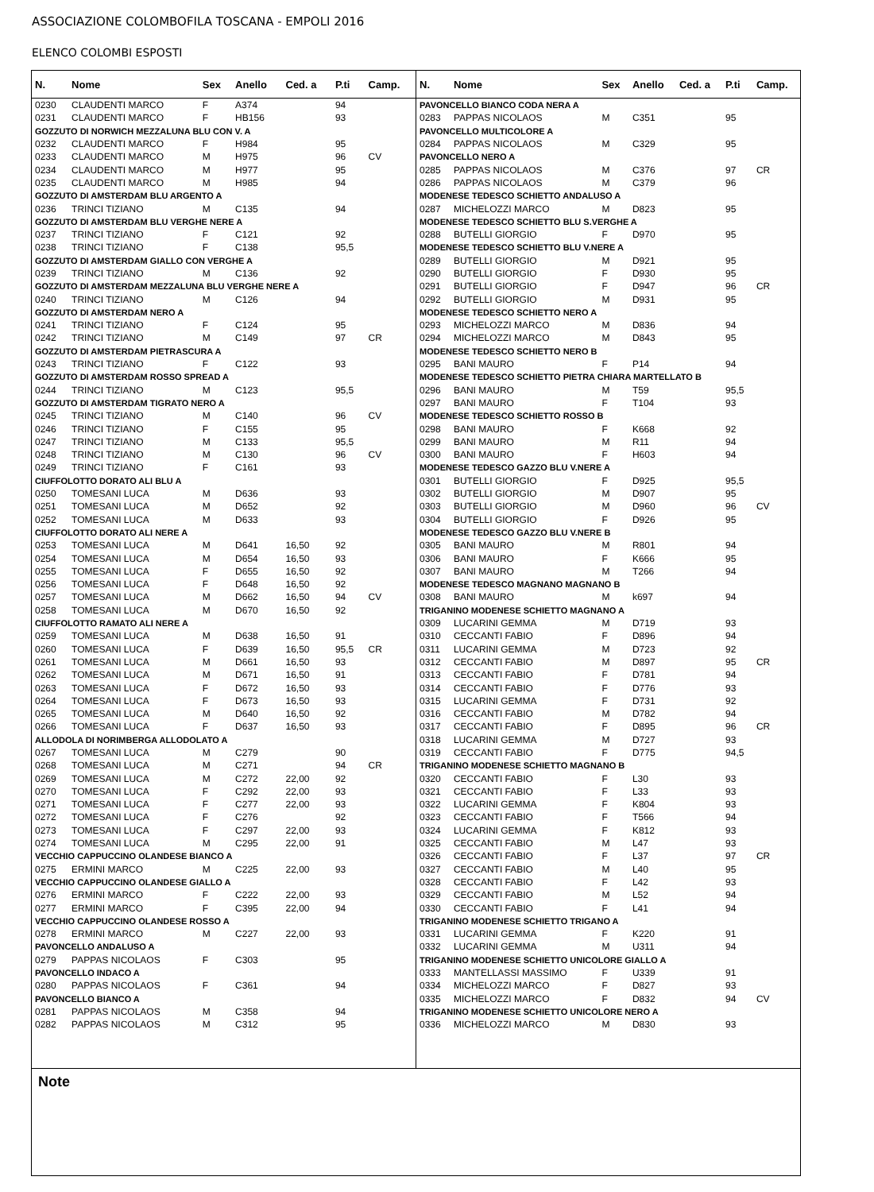ASSOCIAZIONE COLOMBOFILA TOSCANA - EMPOLI 2016
ELENCO COLOMBI ESPOSTI
| N. | Nome | Sex | Anello | Ced. a | P.ti | Camp. |
| --- | --- | --- | --- | --- | --- | --- |
| 0230 | CLAUDENTI MARCO | F | A374 | | 94 | |
| 0231 | CLAUDENTI MARCO | F | HB156 | | 93 | |
| GOZZUTO DI NORWICH MEZZALUNA BLU CON V. A | | | | | | |
| 0232 | CLAUDENTI MARCO | F | H984 | | 95 | |
| 0233 | CLAUDENTI MARCO | M | H975 | | 96 | CV |
| 0234 | CLAUDENTI MARCO | M | H977 | | 95 | |
| 0235 | CLAUDENTI MARCO | M | H985 | | 94 | |
| GOZZUTO DI AMSTERDAM BLU ARGENTO A | | | | | | |
| 0236 | TRINCI TIZIANO | M | C135 | | 94 | |
| GOZZUTO DI AMSTERDAM BLU VERGHE NERE A | | | | | | |
| 0237 | TRINCI TIZIANO | F | C121 | | 92 | |
| 0238 | TRINCI TIZIANO | F | C138 | | 95,5 | |
| GOZZUTO DI AMSTERDAM GIALLO CON VERGHE A | | | | | | |
| 0239 | TRINCI TIZIANO | M | C136 | | 92 | |
| GOZZUTO DI AMSTERDAM MEZZALUNA BLU VERGHE NERE A | | | | | | |
| 0240 | TRINCI TIZIANO | M | C126 | | 94 | |
| GOZZUTO DI AMSTERDAM NERO A | | | | | | |
| 0241 | TRINCI TIZIANO | F | C124 | | 95 | |
| 0242 | TRINCI TIZIANO | M | C149 | | 97 | CR |
| GOZZUTO DI AMSTERDAM PIETRASCURA A | | | | | | |
| 0243 | TRINCI TIZIANO | F | C122 | | 93 | |
| GOZZUTO DI AMSTERDAM ROSSO SPREAD A | | | | | | |
| 0244 | TRINCI TIZIANO | M | C123 | | 95,5 | |
| GOZZUTO DI AMSTERDAM TIGRATO NERO A | | | | | | |
| 0245 | TRINCI TIZIANO | M | C140 | | 96 | CV |
| 0246 | TRINCI TIZIANO | F | C155 | | 95 | |
| 0247 | TRINCI TIZIANO | M | C133 | | 95,5 | |
| 0248 | TRINCI TIZIANO | M | C130 | | 96 | CV |
| 0249 | TRINCI TIZIANO | F | C161 | | 93 | |
| CIUFFOLOTTO DORATO ALI BLU A | | | | | | |
| 0250 | TOMESANI LUCA | M | D636 | | 93 | |
| 0251 | TOMESANI LUCA | M | D652 | | 92 | |
| 0252 | TOMESANI LUCA | M | D633 | | 93 | |
| CIUFFOLOTTO DORATO ALI NERE A | | | | | | |
| 0253 | TOMESANI LUCA | M | D641 | 16,50 | 92 | |
| 0254 | TOMESANI LUCA | M | D654 | 16,50 | 93 | |
| 0255 | TOMESANI LUCA | F | D655 | 16,50 | 92 | |
| 0256 | TOMESANI LUCA | F | D648 | 16,50 | 92 | |
| 0257 | TOMESANI LUCA | M | D662 | 16,50 | 94 | CV |
| 0258 | TOMESANI LUCA | M | D670 | 16,50 | 92 | |
| CIUFFOLOTTO RAMATO ALI NERE A | | | | | | |
| 0259 | TOMESANI LUCA | M | D638 | 16,50 | 91 | |
| 0260 | TOMESANI LUCA | F | D639 | 16,50 | 95,5 | CR |
| 0261 | TOMESANI LUCA | M | D661 | 16,50 | 93 | |
| 0262 | TOMESANI LUCA | M | D671 | 16,50 | 91 | |
| 0263 | TOMESANI LUCA | F | D672 | 16,50 | 93 | |
| 0264 | TOMESANI LUCA | F | D673 | 16,50 | 93 | |
| 0265 | TOMESANI LUCA | M | D640 | 16,50 | 92 | |
| 0266 | TOMESANI LUCA | F | D637 | 16,50 | 93 | |
| ALLODOLA DI NORIMBERGA ALLODOLATO A | | | | | | |
| 0267 | TOMESANI LUCA | M | C279 | | 90 | |
| 0268 | TOMESANI LUCA | M | C271 | | 94 | CR |
| 0269 | TOMESANI LUCA | M | C272 | 22,00 | 92 | |
| 0270 | TOMESANI LUCA | F | C292 | 22,00 | 93 | |
| 0271 | TOMESANI LUCA | F | C277 | 22,00 | 93 | |
| 0272 | TOMESANI LUCA | F | C276 | | 92 | |
| 0273 | TOMESANI LUCA | F | C297 | 22,00 | 93 | |
| 0274 | TOMESANI LUCA | M | C295 | 22,00 | 91 | |
| VECCHIO CAPPUCCINO OLANDESE BIANCO A | | | | | | |
| 0275 | ERMINI MARCO | M | C225 | 22,00 | 93 | |
| VECCHIO CAPPUCCINO OLANDESE GIALLO A | | | | | | |
| 0276 | ERMINI MARCO | F | C222 | 22,00 | 93 | |
| 0277 | ERMINI MARCO | F | C395 | 22,00 | 94 | |
| VECCHIO CAPPUCCINO OLANDESE ROSSO A | | | | | | |
| 0278 | ERMINI MARCO | M | C227 | 22,00 | 93 | |
| PAVONCELLO ANDALUSO A | | | | | | |
| 0279 | PAPPAS NICOLAOS | F | C303 | | 95 | |
| PAVONCELLO INDACO A | | | | | | |
| 0280 | PAPPAS NICOLAOS | F | C361 | | 94 | |
| PAVONCELLO BIANCO A | | | | | | |
| 0281 | PAPPAS NICOLAOS | M | C358 | | 94 | |
| 0282 | PAPPAS NICOLAOS | M | C312 | | 95 | |
| N. | Nome | Sex | Anello | Ced. a | P.ti | Camp. |
| --- | --- | --- | --- | --- | --- | --- |
| PAVONCELLO BIANCO CODA NERA A | | | | | | |
| 0283 | PAPPAS NICOLAOS | M | C351 | | 95 | |
| PAVONCELLO MULTICOLORE A | | | | | | |
| 0284 | PAPPAS NICOLAOS | M | C329 | | 95 | |
| PAVONCELLO NERO A | | | | | | |
| 0285 | PAPPAS NICOLAOS | M | C376 | | 97 | CR |
| 0286 | PAPPAS NICOLAOS | M | C379 | | 96 | |
| MODENESE TEDESCO SCHIETTO ANDALUSO A | | | | | | |
| 0287 | MICHELOZZI MARCO | M | D823 | | 95 | |
| MODENESE TEDESCO SCHIETTO BLU S.VERGHE A | | | | | | |
| 0288 | BUTELLI GIORGIO | F | D970 | | 95 | |
| MODENESE TEDESCO SCHIETTO BLU V.NERE A | | | | | | |
| 0289 | BUTELLI GIORGIO | M | D921 | | 95 | |
| 0290 | BUTELLI GIORGIO | F | D930 | | 95 | |
| 0291 | BUTELLI GIORGIO | F | D947 | | 96 | CR |
| 0292 | BUTELLI GIORGIO | M | D931 | | 95 | |
| MODENESE TEDESCO SCHIETTO NERO A | | | | | | |
| 0293 | MICHELOZZI MARCO | M | D836 | | 94 | |
| 0294 | MICHELOZZI MARCO | M | D843 | | 95 | |
| MODENESE TEDESCO SCHIETTO NERO B | | | | | | |
| 0295 | BANI MAURO | F | P14 | | 94 | |
| MODENESE TEDESCO SCHIETTO PIETRA CHIARA MARTELLATO B | | | | | | |
| 0296 | BANI MAURO | M | T59 | | 95,5 | |
| 0297 | BANI MAURO | F | T104 | | 93 | |
| MODENESE TEDESCO SCHIETTO ROSSO B | | | | | | |
| 0298 | BANI MAURO | F | K668 | | 92 | |
| 0299 | BANI MAURO | M | R11 | | 94 | |
| 0300 | BANI MAURO | F | H603 | | 94 | |
| MODENESE TEDESCO GAZZO BLU V.NERE A | | | | | | |
| 0301 | BUTELLI GIORGIO | F | D925 | | 95,5 | |
| 0302 | BUTELLI GIORGIO | M | D907 | | 95 | |
| 0303 | BUTELLI GIORGIO | M | D960 | | 96 | CV |
| 0304 | BUTELLI GIORGIO | F | D926 | | 95 | |
| MODENESE TEDESCO GAZZO BLU V.NERE B | | | | | | |
| 0305 | BANI MAURO | M | R801 | | 94 | |
| 0306 | BANI MAURO | F | K666 | | 95 | |
| 0307 | BANI MAURO | M | T266 | | 94 | |
| MODENESE TEDESCO MAGNANO MAGNANO B | | | | | | |
| 0308 | BANI MAURO | M | k697 | | 94 | |
| TRIGANINO MODENESE SCHIETTO MAGNANO A | | | | | | |
| 0309 | LUCARINI GEMMA | M | D719 | | 93 | |
| 0310 | CECCANTI FABIO | F | D896 | | 94 | |
| 0311 | LUCARINI GEMMA | M | D723 | | 92 | |
| 0312 | CECCANTI FABIO | M | D897 | | 95 | CR |
| 0313 | CECCANTI FABIO | F | D781 | | 94 | |
| 0314 | CECCANTI FABIO | F | D776 | | 93 | |
| 0315 | LUCARINI GEMMA | F | D731 | | 92 | |
| 0316 | CECCANTI FABIO | M | D782 | | 94 | |
| 0317 | CECCANTI FABIO | F | D895 | | 96 | CR |
| 0318 | LUCARINI GEMMA | M | D727 | | 93 | |
| 0319 | CECCANTI FABIO | F | D775 | | 94,5 | |
| TRIGANINO MODENESE SCHIETTO MAGNANO B | | | | | | |
| 0320 | CECCANTI FABIO | F | L30 | | 93 | |
| 0321 | CECCANTI FABIO | F | L33 | | 93 | |
| 0322 | LUCARINI GEMMA | F | K804 | | 93 | |
| 0323 | CECCANTI FABIO | F | T566 | | 94 | |
| 0324 | LUCARINI GEMMA | F | K812 | | 93 | |
| 0325 | CECCANTI FABIO | M | L47 | | 93 | |
| 0326 | CECCANTI FABIO | F | L37 | | 97 | CR |
| 0327 | CECCANTI FABIO | M | L40 | | 95 | |
| 0328 | CECCANTI FABIO | F | L42 | | 93 | |
| 0329 | CECCANTI FABIO | M | L52 | | 94 | |
| 0330 | CECCANTI FABIO | F | L41 | | 94 | |
| TRIGANINO MODENESE SCHIETTO TRIGANO A | | | | | | |
| 0331 | LUCARINI GEMMA | F | K220 | | 91 | |
| 0332 | LUCARINI GEMMA | M | U311 | | 94 | |
| TRIGANINO MODENESE SCHIETTO UNICOLORE GIALLO A | | | | | | |
| 0333 | MANTELLASSI MASSIMO | F | U339 | | 91 | |
| 0334 | MICHELOZZI MARCO | F | D827 | | 93 | |
| 0335 | MICHELOZZI MARCO | F | D832 | | 94 | CV |
| TRIGANINO MODENESE SCHIETTO UNICOLORE NERO A | | | | | | |
| 0336 | MICHELOZZI MARCO | M | D830 | | 93 | |
Note